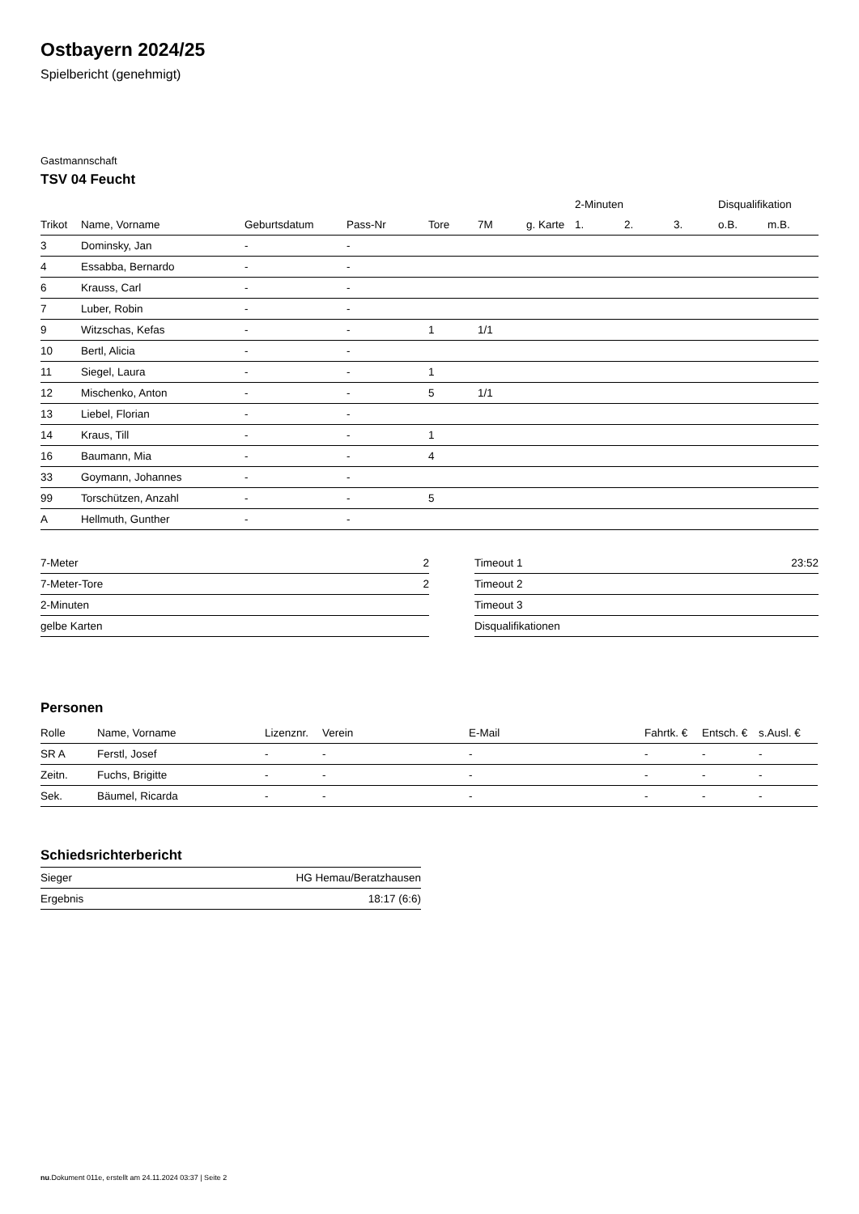Ostbayern 2024/25
Spielbericht (genehmigt)
Gastmannschaft
TSV 04 Feucht
| | | | | | | | 2-Minuten | | | Disqualifikation | |
| --- | --- | --- | --- | --- | --- | --- | --- | --- | --- | --- | --- |
| Trikot | Name, Vorname | Geburtsdatum | Pass-Nr | Tore | 7M | g. Karte | 1. | 2. | 3. | o.B. | m.B. |
| 3 | Dominsky, Jan | - | - | | | | | | | | |
| 4 | Essabba, Bernardo | - | - | | | | | | | | |
| 6 | Krauss, Carl | - | - | | | | | | | | |
| 7 | Luber, Robin | - | - | | | | | | | | |
| 9 | Witzschas, Kefas | - | - | 1 | 1/1 | | | | | | |
| 10 | Bertl, Alicia | - | - | | | | | | | | |
| 11 | Siegel, Laura | - | - | 1 | | | | | | | |
| 12 | Mischenko, Anton | - | - | 5 | 1/1 | | | | | | |
| 13 | Liebel, Florian | - | - | | | | | | | | |
| 14 | Kraus, Till | - | - | 1 | | | | | | | |
| 16 | Baumann, Mia | - | - | 4 | | | | | | | |
| 33 | Goymann, Johannes | - | - | | | | | | | | |
| 99 | Torschützen, Anzahl | - | - | 5 | | | | | | | |
| A | Hellmuth, Gunther | - | - | | | | | | | | |
| 7-Meter | 2 |
| 7-Meter-Tore | 2 |
| 2-Minuten | |
| gelbe Karten | |
| Timeout 1 | 23:52 |
| Timeout 2 | |
| Timeout 3 | |
| Disqualifikationen | |
Personen
| Rolle | Name, Vorname | Lizenznr. | Verein | E-Mail | Fahrtk. € | Entsch. € | s.Ausl. € |
| --- | --- | --- | --- | --- | --- | --- | --- |
| SR A | Ferstl, Josef | - | - | - | - | - | - |
| Zeitn. | Fuchs, Brigitte | - | - | - | - | - | - |
| Sek. | Bäumel, Ricarda | - | - | - | - | - | - |
Schiedsrichterbericht
| Sieger | HG Hemau/Beratzhausen |
| Ergebnis | 18:17 (6:6) |
nu.Dokument 011e, erstellt am 24.11.2024 03:37 | Seite 2